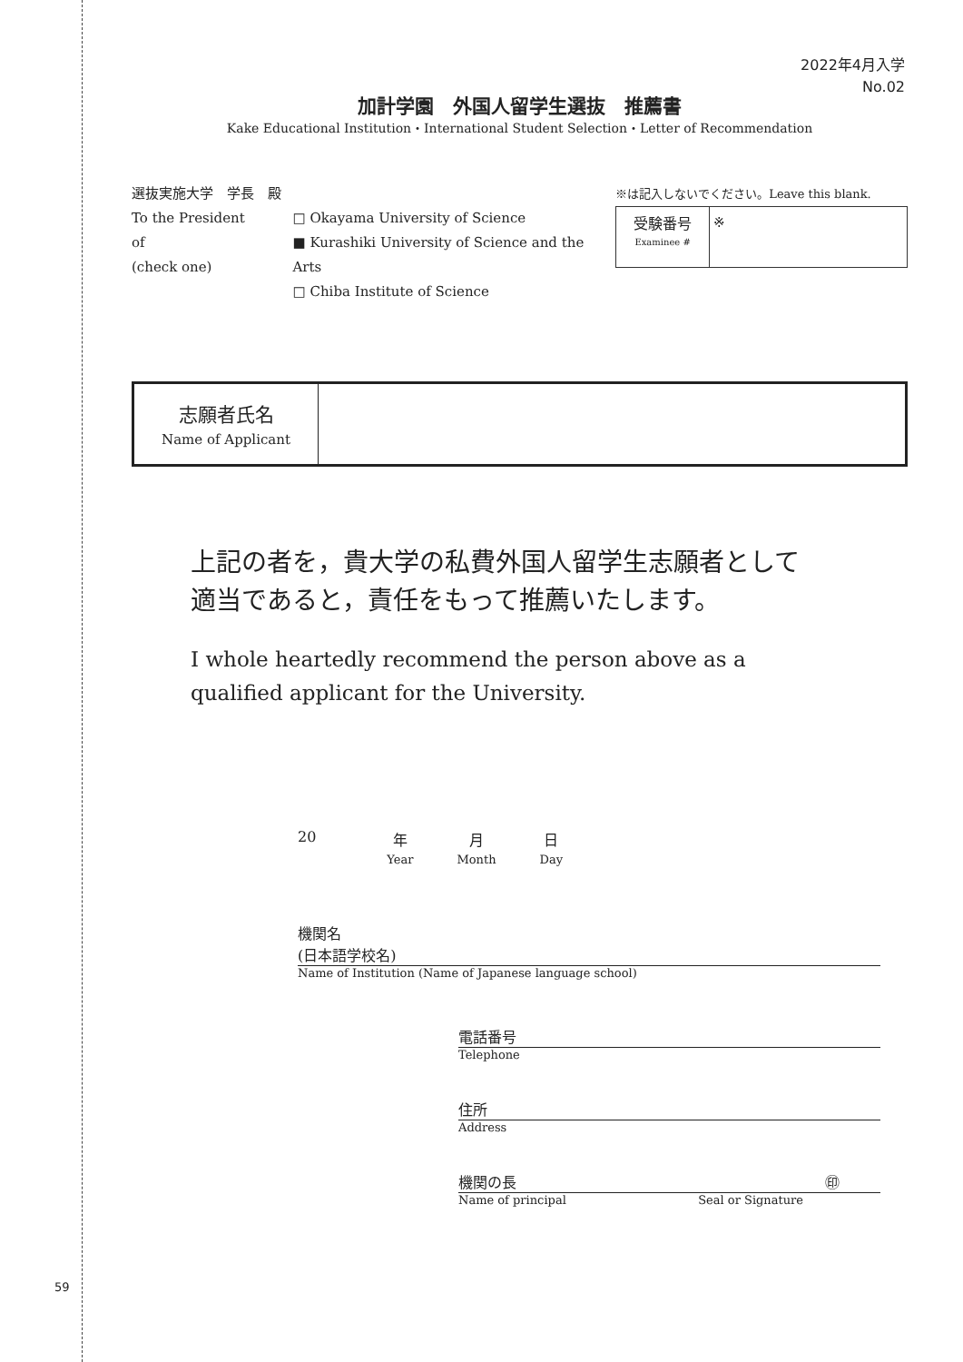2022年4月入学
No.02
加計学園　外国人留学生選抜　推薦書
Kake Educational Institution・International Student Selection・Letter of Recommendation
選抜実施大学　学長　殿
To the President of
(check one)
□ Okayama University of Science
■ Kurashiki University of Science and the Arts
□ Chiba Institute of Science
※は記入しないでください。Leave this blank.
| 受験番号 Examinee # | ※ |
| 志願者氏名 Name of Applicant | |
上記の者を，貴大学の私費外国人留学生志願者として
適当であると，責任をもって推薦いたします。
I whole heartedly recommend the person above as a
qualified applicant for the University.
20 年
Year
月
Month
日
Day
機関名
(日本語学校名)
Name of Institution (Name of Japanese language school)
電話番号
Telephone
住所
Address
機関の長 ㊞
Name of principal Seal or Signature
59